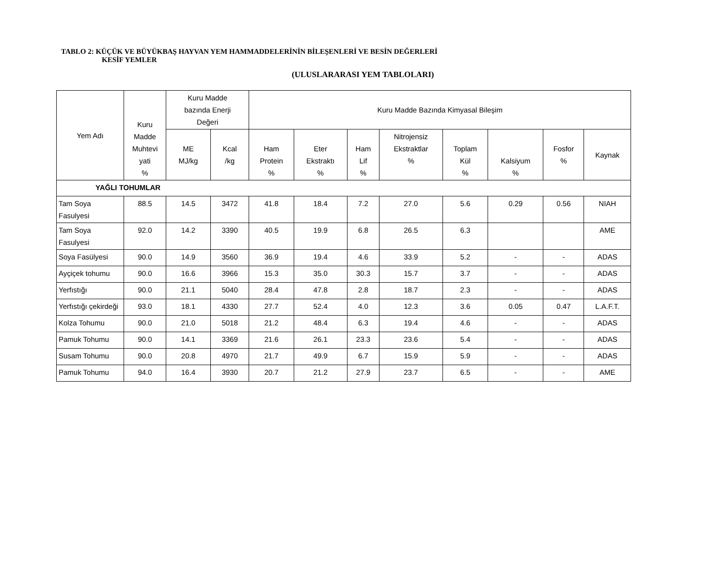TABLO 2: KÜÇÜK VE BÜYÜKBAŞ HAYVAN YEM HAMMADDELERİNİN BİLEŞENLERİ VE BESİN DEĞERLERİ
KESİF YEMLER
(ULUSLARARASI YEM TABLOLARI)
| Yem Adı | Kuru Madde Muhtevi yati % | Kuru Madde bazında Enerji Değeri | | Kuru Madde Bazında Kimyasal Bileşim | | | | | | | |
| --- | --- | --- | --- | --- | --- | --- | --- | --- | --- | --- | --- |
| | | ME MJ/kg | Kcal /kg | Ham Protein % | Eter Ekstraktı % | Ham Lif % | Nitrojensiz Ekstraktlar % | Toplam Kül % | Kalsiyum % | Fosfor % | Kaynak |
| YAĞLI TOHUMLAR | | | | | | | | | | | |
| Tam Soya Fasulyesi | 88.5 | 14.5 | 3472 | 41.8 | 18.4 | 7.2 | 27.0 | 5.6 | 0.29 | 0.56 | NIAH |
| Tam Soya Fasulyesi | 92.0 | 14.2 | 3390 | 40.5 | 19.9 | 6.8 | 26.5 | 6.3 | | | AME |
| Soya Fasülyesi | 90.0 | 14.9 | 3560 | 36.9 | 19.4 | 4.6 | 33.9 | 5.2 | - | - | ADAS |
| Ayçiçek tohumu | 90.0 | 16.6 | 3966 | 15.3 | 35.0 | 30.3 | 15.7 | 3.7 | - | - | ADAS |
| Yerfıstığı | 90.0 | 21.1 | 5040 | 28.4 | 47.8 | 2.8 | 18.7 | 2.3 | - | - | ADAS |
| Yerfıstığı çekirdeği | 93.0 | 18.1 | 4330 | 27.7 | 52.4 | 4.0 | 12.3 | 3.6 | 0.05 | 0.47 | L.A.F.T. |
| Kolza Tohumu | 90.0 | 21.0 | 5018 | 21.2 | 48.4 | 6.3 | 19.4 | 4.6 | - | - | ADAS |
| Pamuk Tohumu | 90.0 | 14.1 | 3369 | 21.6 | 26.1 | 23.3 | 23.6 | 5.4 | - | - | ADAS |
| Susam Tohumu | 90.0 | 20.8 | 4970 | 21.7 | 49.9 | 6.7 | 15.9 | 5.9 | - | - | ADAS |
| Pamuk Tohumu | 94.0 | 16.4 | 3930 | 20.7 | 21.2 | 27.9 | 23.7 | 6.5 | - | - | AME |